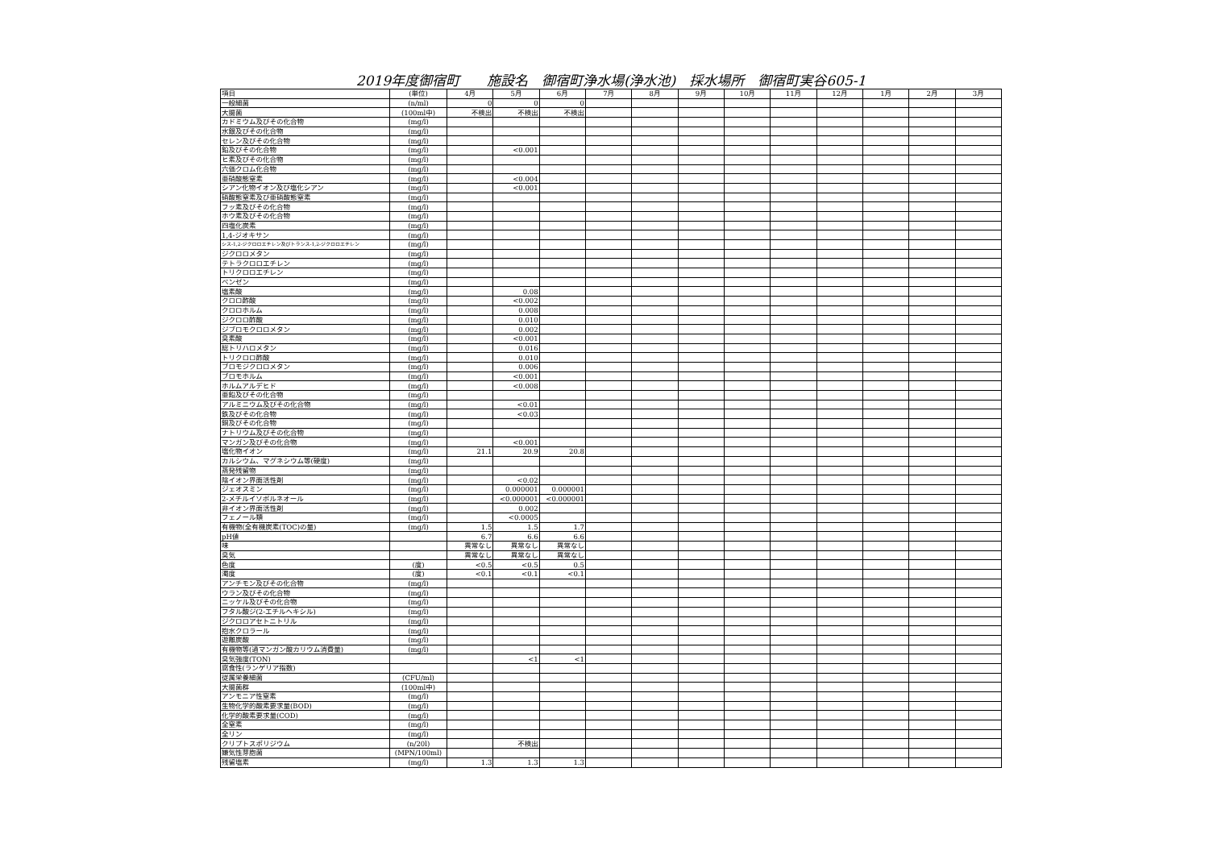2019年度御宿町　　施設名　御宿町浄水場(浄水池)　採水場所　御宿町実谷605-1
| 項目 | (単位) | 4月 | 5月 | 6月 | 7月 | 8月 | 9月 | 10月 | 11月 | 12月 | 1月 | 2月 | 3月 |
| --- | --- | --- | --- | --- | --- | --- | --- | --- | --- | --- | --- | --- | --- |
| 一般細菌 | (n/ml) | 0 | 0 | 0 | | | | | | | | | |
| 大腸菌 | (100ml中) | 不検出 | 不検出 | 不検出 | | | | | | | | | |
| カドミウム及びその化合物 | (mg/l) | | | | | | | | | | | | |
| 水銀及びその化合物 | (mg/l) | | | | | | | | | | | | |
| セレン及びその化合物 | (mg/l) | | | | | | | | | | | | |
| 鉛及びその化合物 | (mg/l) | | <0.001 | | | | | | | | | | |
| ヒ素及びその化合物 | (mg/l) | | | | | | | | | | | | |
| 六価クロム化合物 | (mg/l) | | | | | | | | | | | | |
| 亜硝酸態窒素 | (mg/l) | | <0.004 | | | | | | | | | | |
| シアン化物イオン及び塩化シアン | (mg/l) | | <0.001 | | | | | | | | | | |
| 硝酸態窒素及び亜硝酸態窒素 | (mg/l) | | | | | | | | | | | | |
| フッ素及びその化合物 | (mg/l) | | | | | | | | | | | | |
| ホウ素及びその化合物 | (mg/l) | | | | | | | | | | | | |
| 四塩化炭素 | (mg/l) | | | | | | | | | | | | |
| 1,4-ジオキサン | (mg/l) | | | | | | | | | | | | |
| シス-1,2-ジクロロエチレン及びトランス-1,2-ジクロロエチレン | (mg/l) | | | | | | | | | | | | |
| ジクロロメタン | (mg/l) | | | | | | | | | | | | |
| テトラクロロエチレン | (mg/l) | | | | | | | | | | | | |
| トリクロロエチレン | (mg/l) | | | | | | | | | | | | |
| ベンゼン | (mg/l) | | | | | | | | | | | | |
| 塩素酸 | (mg/l) | | 0.08 | | | | | | | | | | |
| クロロ酢酸 | (mg/l) | | <0.002 | | | | | | | | | | |
| クロロホルム | (mg/l) | | 0.008 | | | | | | | | | | |
| ジクロロ酢酸 | (mg/l) | | 0.010 | | | | | | | | | | |
| ジブロモクロロメタン | (mg/l) | | 0.002 | | | | | | | | | | |
| 臭素酸 | (mg/l) | | <0.001 | | | | | | | | | | |
| 総トリハロメタン | (mg/l) | | 0.016 | | | | | | | | | | |
| トリクロロ酢酸 | (mg/l) | | 0.010 | | | | | | | | | | |
| ブロモジクロロメタン | (mg/l) | | 0.006 | | | | | | | | | | |
| ブロモホルム | (mg/l) | | <0.001 | | | | | | | | | | |
| ホルムアルデヒド | (mg/l) | | <0.008 | | | | | | | | | | |
| 亜鉛及びその化合物 | (mg/l) | | | | | | | | | | | | |
| アルミニウム及びその化合物 | (mg/l) | | <0.01 | | | | | | | | | | |
| 鉄及びその化合物 | (mg/l) | | <0.03 | | | | | | | | | | |
| 銅及びその化合物 | (mg/l) | | | | | | | | | | | | |
| ナトリウム及びその化合物 | (mg/l) | | | | | | | | | | | | |
| マンガン及びその化合物 | (mg/l) | | <0.001 | | | | | | | | | | |
| 塩化物イオン | (mg/l) | 21.1 | 20.9 | 20.8 | | | | | | | | | |
| カルシウム、マグネシウム等(硬度) | (mg/l) | | | | | | | | | | | | |
| 蒸発残留物 | (mg/l) | | | | | | | | | | | | |
| 陰イオン界面活性剤 | (mg/l) | | <0.02 | | | | | | | | | | |
| ジェオスミン | (mg/l) | | 0.000001 | 0.000001 | | | | | | | | | |
| 2-メチルイソボルネオール | (mg/l) | | <0.000001 | <0.000001 | | | | | | | | | |
| 非イオン界面活性剤 | (mg/l) | | 0.002 | | | | | | | | | | |
| フェノール類 | (mg/l) | | <0.0005 | | | | | | | | | | |
| 有機物(全有機炭素(TOC)の量) | (mg/l) | 1.5 | 1.5 | 1.7 | | | | | | | | | |
| pH値 | | 6.7 | 6.6 | 6.6 | | | | | | | | | |
| 味 | | 異常なし | 異常なし | 異常なし | | | | | | | | | |
| 臭気 | | 異常なし | 異常なし | 異常なし | | | | | | | | | |
| 色度 | (度) | <0.5 | <0.5 | 0.5 | | | | | | | | | |
| 濁度 | (度) | <0.1 | <0.1 | <0.1 | | | | | | | | | |
| アンチモン及びその化合物 | (mg/l) | | | | | | | | | | | | |
| ウラン及びその化合物 | (mg/l) | | | | | | | | | | | | |
| ニッケル及びその化合物 | (mg/l) | | | | | | | | | | | | |
| フタル酸ジ(2-エチルヘキシル) | (mg/l) | | | | | | | | | | | | |
| ジクロロアセトニトリル | (mg/l) | | | | | | | | | | | | |
| 抱水クロラール | (mg/l) | | | | | | | | | | | | |
| 遊離炭酸 | (mg/l) | | | | | | | | | | | | |
| 有機物等(過マンガン酸カリウム消費量) | (mg/l) | | | | | | | | | | | | |
| 臭気強度(TON) | | | <1 | <1 | | | | | | | | | |
| 腐食性(ランゲリア指数) | | | | | | | | | | | | | |
| 従属栄養細菌 | (CFU/ml) | | | | | | | | | | | | |
| 大腸菌群 | (100ml中) | | | | | | | | | | | | |
| アンモニア性窒素 | (mg/l) | | | | | | | | | | | | |
| 生物化学的酸素要求量(BOD) | (mg/l) | | | | | | | | | | | | |
| 化学的酸素要求量(COD) | (mg/l) | | | | | | | | | | | | |
| 全窒素 | (mg/l) | | | | | | | | | | | | |
| 全リン | (mg/l) | | | | | | | | | | | | |
| クリプトスポリジウム | (n/20l) | | 不検出 | | | | | | | | | | |
| 嫌気性芽胞菌 | (MPN/100ml) | | | | | | | | | | | | |
| 残留塩素 | (mg/l) | 1.3 | 1.3 | 1.3 | | | | | | | | | |